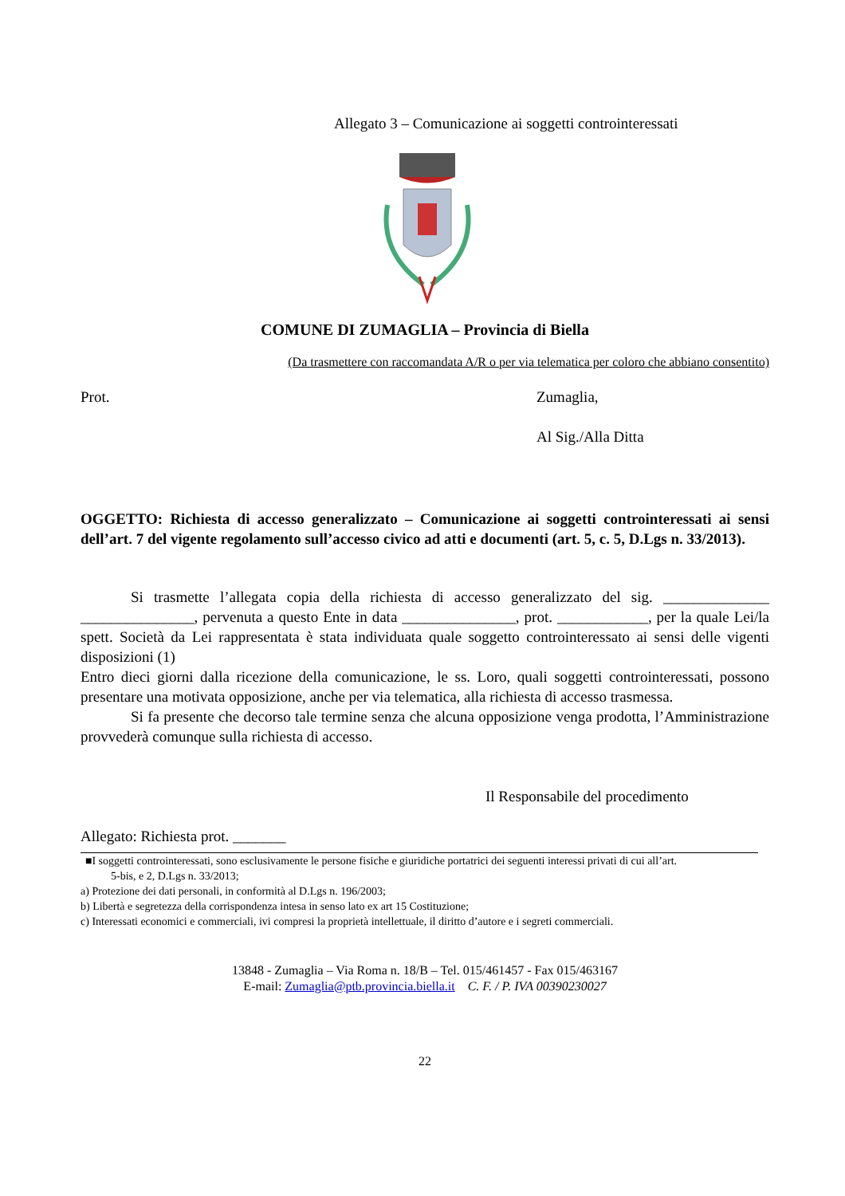Allegato 3 – Comunicazione ai soggetti controinteressati
COMUNE DI ZUMAGLIA – Provincia di Biella
(Da trasmettere con raccomandata A/R o per via telematica per coloro che abbiano consentito)
Prot. Zumaglia,
Al Sig./Alla Ditta
OGGETTO: Richiesta di accesso generalizzato – Comunicazione ai soggetti controinteressati ai sensi dell’art. 7 del vigente regolamento sull’accesso civico ad atti e documenti (art. 5, c. 5, D.Lgs n. 33/2013).
Si trasmette l’allegata copia della richiesta di accesso generalizzato del sig. ______________ _______________, pervenuta a questo Ente in data _______________, prot. ____________, per la quale Lei/la spett. Società da Lei rappresentata è stata individuata quale soggetto controinteressato ai sensi delle vigenti disposizioni (1)
Entro dieci giorni dalla ricezione della comunicazione, le ss. Loro, quali soggetti controinteressati, possono presentare una motivata opposizione, anche per via telematica, alla richiesta di accesso trasmessa.
Si fa presente che decorso tale termine senza che alcuna opposizione venga prodotta, l’Amministrazione provvederà comunque sulla richiesta di accesso.
Il Responsabile del procedimento
Allegato: Richiesta prot. _______
■I soggetti controinteressati, sono esclusivamente le persone fisiche e giuridiche portatrici dei seguenti interessi privati di cui all’art.
5-bis, e 2, D.Lgs n. 33/2013;
a) Protezione dei dati personali, in conformità al D.Lgs n. 196/2003;
b) Libertà e segretezza della corrispondenza intesa in senso lato ex art 15 Costituzione;
c) Interessati economici e commerciali, ivi compresi la proprietà intellettuale, il diritto d’autore e i segreti commerciali.
13848 - Zumaglia – Via Roma n. 18/B – Tel. 015/461457 - Fax 015/463167
E-mail: Zumaglia@ptb.provincia.biella.it C. F. / P. IVA 00390230027
22